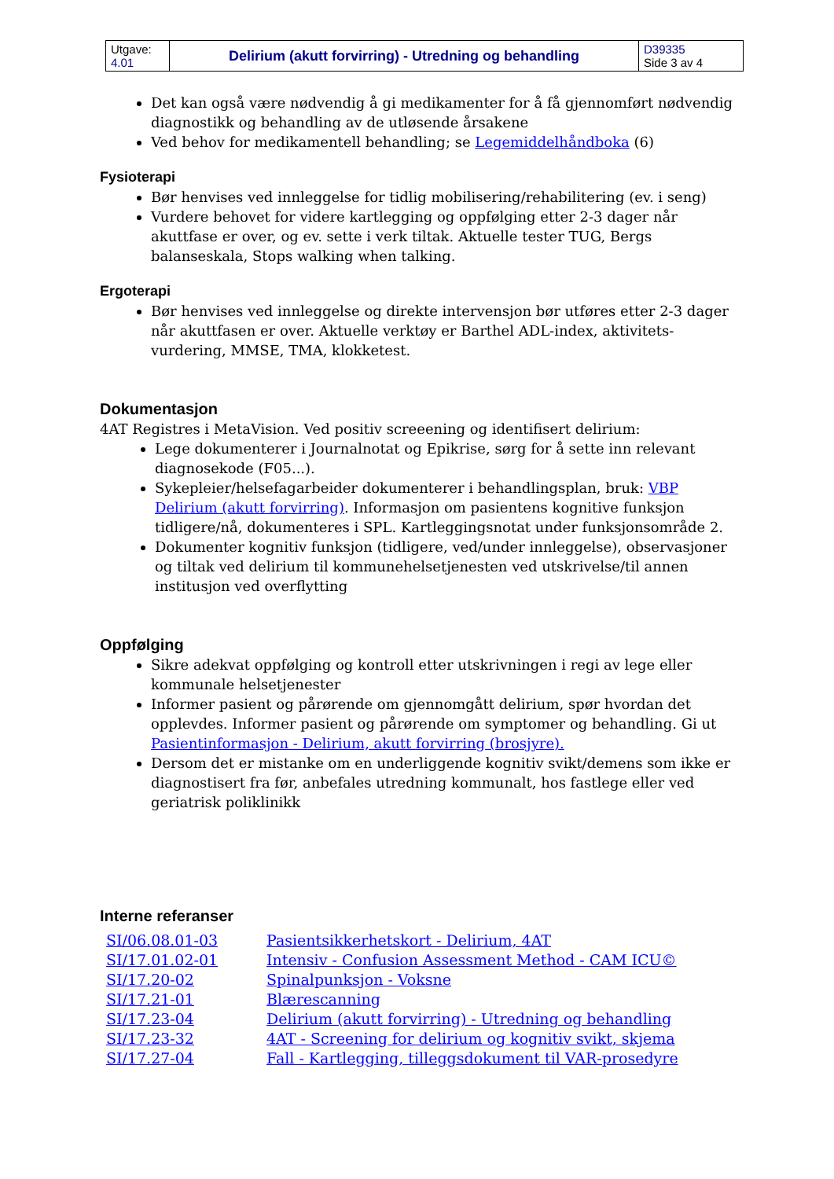| Utgave: 4.01 | Delirium (akutt forvirring) - Utredning og behandling | D39335 Side 3 av 4 |
Det kan også være nødvendig å gi medikamenter for å få gjennomført nødvendig diagnostikk og behandling av de utløsende årsakene
Ved behov for medikamentell behandling; se Legemiddelhåndboka (6)
Fysioterapi
Bør henvises ved innleggelse for tidlig mobilisering/rehabilitering (ev. i seng)
Vurdere behovet for videre kartlegging og oppfølging etter 2-3 dager når akuttfase er over, og ev. sette i verk tiltak. Aktuelle tester TUG, Bergs balanseskala, Stops walking when talking.
Ergoterapi
Bør henvises ved innleggelse og direkte intervensjon bør utføres etter 2-3 dager når akuttfasen er over. Aktuelle verktøy er Barthel ADL-index, aktivitets-vurdering, MMSE, TMA, klokketest.
Dokumentasjon
4AT Registres i MetaVision. Ved positiv screeening og identifisert delirium:
Lege dokumenterer i Journalnotat og Epikrise, sørg for å sette inn relevant diagnosekode (F05...).
Sykepleier/helsefagarbeider dokumenterer i behandlingsplan, bruk: VBP Delirium (akutt forvirring). Informasjon om pasientens kognitive funksjon tidligere/nå, dokumenteres i SPL. Kartleggingsnotat under funksjonsområde 2.
Dokumenter kognitiv funksjon (tidligere, ved/under innleggelse), observasjoner og tiltak ved delirium til kommunehelsetjenesten ved utskrivelse/til annen institusjon ved overflytting
Oppfølging
Sikre adekvat oppfølging og kontroll etter utskrivningen i regi av lege eller kommunale helsetjenester
Informer pasient og pårørende om gjennomgått delirium, spør hvordan det opplevdes. Informer pasient og pårørende om symptomer og behandling. Gi ut Pasientinformasjon - Delirium, akutt forvirring (brosjyre).
Dersom det er mistanke om en underliggende kognitiv svikt/demens som ikke er diagnostisert fra før, anbefales utredning kommunalt, hos fastlege eller ved geriatrisk poliklinikk
Interne referanser
| SI/06.08.01-03 | Pasientsikkerhetskort - Delirium, 4AT |
| SI/17.01.02-01 | Intensiv - Confusion Assessment Method - CAM ICU© |
| SI/17.20-02 | Spinalpunksjon - Voksne |
| SI/17.21-01 | Blærescanning |
| SI/17.23-04 | Delirium (akutt forvirring) - Utredning og behandling |
| SI/17.23-32 | 4AT - Screening for delirium og kognitiv svikt, skjema |
| SI/17.27-04 | Fall - Kartlegging, tilleggsdokument til VAR-prosedyre |